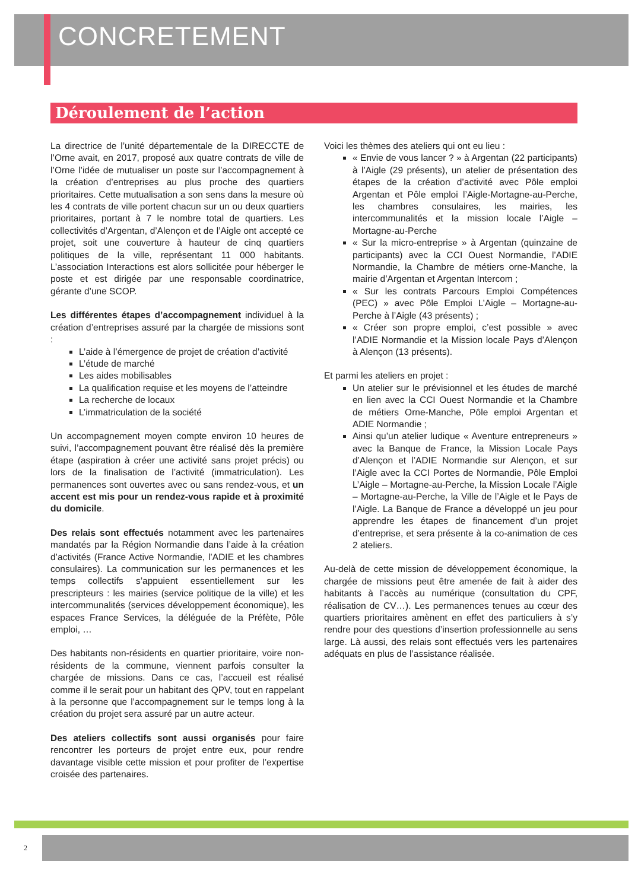CONCRETEMENT
Déroulement de l’action
La directrice de l’unité départementale de la DIRECCTE de l’Orne avait, en 2017, proposé aux quatre contrats de ville de l’Orne l’idée de mutualiser un poste sur l’accompagnement à la création d’entreprises au plus proche des quartiers prioritaires. Cette mutualisation a son sens dans la mesure où les 4 contrats de ville portent chacun sur un ou deux quartiers prioritaires, portant à 7 le nombre total de quartiers. Les collectivités d’Argentan, d’Alençon et de l’Aigle ont accepté ce projet, soit une couverture à hauteur de cinq quartiers politiques de la ville, représentant 11 000 habitants. L’association Interactions est alors sollicitée pour héberger le poste et est dirigée par une responsable coordinatrice, gérante d’une SCOP.
Les différentes étapes d’accompagnement individuel à la création d’entreprises assuré par la chargée de missions sont :
L’aide à l’émergence de projet de création d’activité
L’étude de marché
Les aides mobilisables
La qualification requise et les moyens de l’atteindre
La recherche de locaux
L’immatriculation de la société
Un accompagnement moyen compte environ 10 heures de suivi, l’accompagnement pouvant être réalisé dès la première étape (aspiration à créer une activité sans projet précis) ou lors de la finalisation de l’activité (immatriculation). Les permanences sont ouvertes avec ou sans rendez-vous, et un accent est mis pour un rendez-vous rapide et à proximité du domicile.
Des relais sont effectués notamment avec les partenaires mandatés par la Région Normandie dans l’aide à la création d’activités (France Active Normandie, l’ADIE et les chambres consulaires). La communication sur les permanences et les temps collectifs s’appuient essentiellement sur les prescripteurs : les mairies (service politique de la ville) et les intercommunalités (services développement économique), les espaces France Services, la déléguée de la Préfète, Pôle emploi, …
Des habitants non-résidents en quartier prioritaire, voire non-résidents de la commune, viennent parfois consulter la chargée de missions. Dans ce cas, l’accueil est réalisé comme il le serait pour un habitant des QPV, tout en rappelant à la personne que l’accompagnement sur le temps long à la création du projet sera assuré par un autre acteur.
Des ateliers collectifs sont aussi organisés pour faire rencontrer les porteurs de projet entre eux, pour rendre davantage visible cette mission et pour profiter de l’expertise croisée des partenaires.
Voici les thèmes des ateliers qui ont eu lieu :
« Envie de vous lancer ? » à Argentan (22 participants) à l’Aigle (29 présents), un atelier de présentation des étapes de la création d’activité avec Pôle emploi Argentan et Pôle emploi l’Aigle-Mortagne-au-Perche, les chambres consulaires, les mairies, les intercommunalités et la mission locale l’Aigle – Mortagne-au-Perche
« Sur la micro-entreprise » à Argentan (quinzaine de participants) avec la CCI Ouest Normandie, l’ADIE Normandie, la Chambre de métiers orne-Manche, la mairie d’Argentan et Argentan Intercom ;
« Sur les contrats Parcours Emploi Compétences (PEC) » avec Pôle Emploi L’Aigle – Mortagne-au-Perche à l’Aigle (43 présents) ;
« Créer son propre emploi, c’est possible » avec l’ADIE Normandie et la Mission locale Pays d’Alençon à Alençon (13 présents).
Et parmi les ateliers en projet :
Un atelier sur le prévisionnel et les études de marché en lien avec la CCI Ouest Normandie et la Chambre de métiers Orne-Manche, Pôle emploi Argentan et ADIE Normandie ;
Ainsi qu’un atelier ludique « Aventure entrepreneurs » avec la Banque de France, la Mission Locale Pays d’Alençon et l’ADIE Normandie sur Alençon, et sur l’Aigle avec la CCI Portes de Normandie, Pôle Emploi L’Aigle – Mortagne-au-Perche, la Mission Locale l’Aigle – Mortagne-au-Perche, la Ville de l’Aigle et le Pays de l’Aigle. La Banque de France a développé un jeu pour apprendre les étapes de financement d’un projet d’entreprise, et sera présente à la co-animation de ces 2 ateliers.
Au-delà de cette mission de développement économique, la chargée de missions peut être amenée de fait à aider des habitants à l’accès au numérique (consultation du CPF, réalisation de CV…). Les permanences tenues au cœur des quartiers prioritaires amènent en effet des particuliers à s’y rendre pour des questions d’insertion professionnelle au sens large. Là aussi, des relais sont effectués vers les partenaires adéquats en plus de l’assistance réalisée.
2